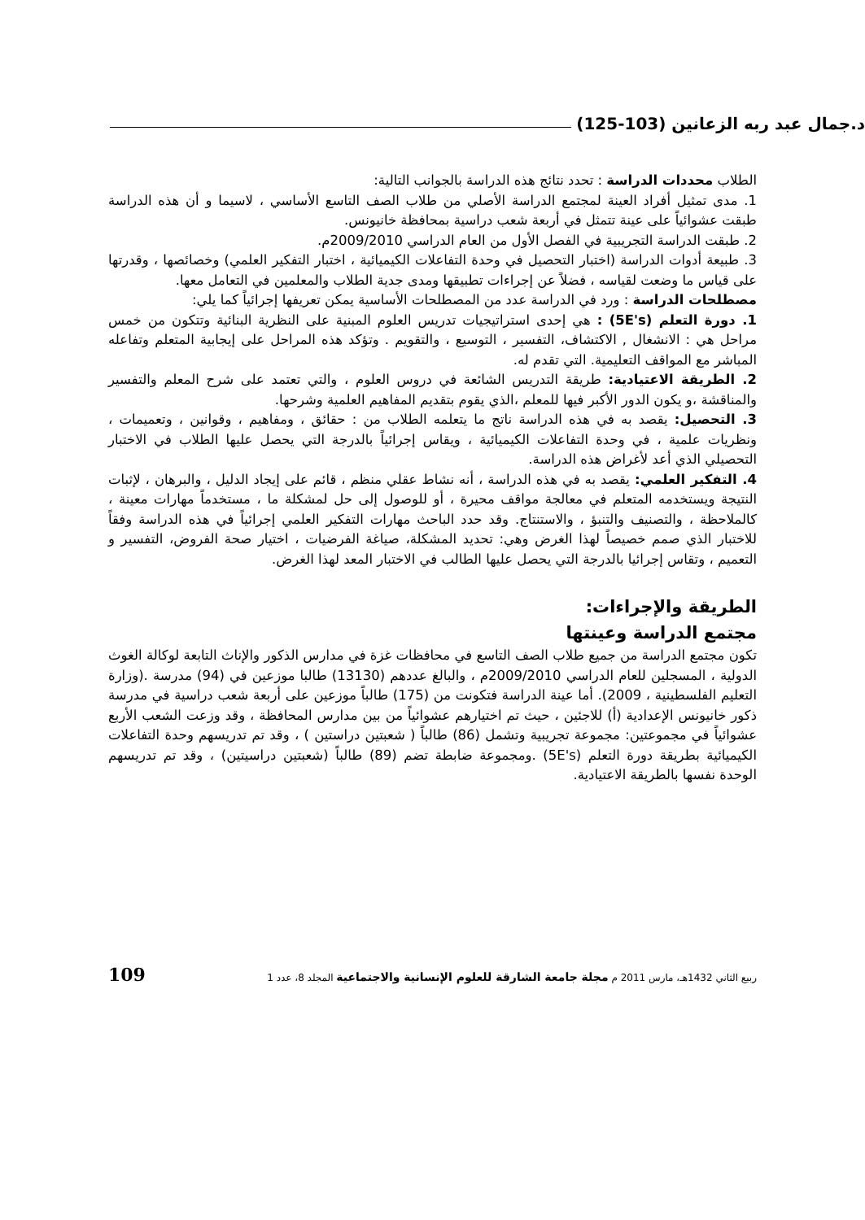د.جمال عبد ربه الزعانين (103-125)
الطلاب محددات الدراسة : تحدد نتائج هذه الدراسة بالجوانب التالية:
1. مدى تمثيل أفراد العينة لمجتمع الدراسة الأصلي من طلاب الصف التاسع الأساسي ، لاسيما و أن هذه الدراسة طبقت عشوائياً على عينة تتمثل في أربعة شعب دراسية بمحافظة خانيونس.
2. طبقت الدراسة التجريبية في الفصل الأول من العام الدراسي 2009/2010م.
3. طبيعة أدوات الدراسة (اختبار التحصيل في وحدة التفاعلات الكيميائية ، اختبار التفكير العلمي) وخصائصها ، وقدرتها على قياس ما وضعت لقياسه ، فضلاً عن إجراءات تطبيقها ومدى جدية الطلاب والمعلمين في التعامل معها.
مصطلحات الدراسة : ورد في الدراسة عدد من المصطلحات الأساسية يمكن تعريفها إجرائياً كما يلي:
1. دورة التعلم (5E's) : هي إحدى استراتيجيات تدريس العلوم المبنية على النظرية البنائية وتتكون من خمس مراحل هي : الانشغال , الاكتشاف، التفسير ، التوسيع ، والتقويم . وتؤكد هذه المراحل على إيجابية المتعلم وتفاعله المباشر مع المواقف التعليمية. التي تقدم له.
2. الطريقة الاعتيادية: طريقة التدريس الشائعة في دروس العلوم ، والتي تعتمد على شرح المعلم والتفسير والمناقشة ،و يكون الدور الأكبر فيها للمعلم ،الذي يقوم بتقديم المفاهيم العلمية وشرحها.
3. التحصيل: يقصد به في هذه الدراسة ناتج ما يتعلمه الطلاب من : حقائق ، ومفاهيم ، وقوانين ، وتعميمات ، ونظريات علمية ، في وحدة التفاعلات الكيميائية ، ويقاس إجرائياً بالدرجة التي يحصل عليها الطلاب في الاختبار التحصيلي الذي أعد لأغراض هذه الدراسة.
4. التفكير العلمي: يقصد به في هذه الدراسة ، أنه نشاط عقلي منظم ، قائم على إيجاد الدليل ، والبرهان ، لإثبات النتيجة ويستخدمه المتعلم في معالجة مواقف محيرة ، أو للوصول إلى حل لمشكلة ما ، مستخدماً مهارات معينة ، كالملاحظة ، والتصنيف والتنبؤ ، والاستنتاج. وقد حدد الباحث مهارات التفكير العلمي إجرائياً في هذه الدراسة وفقاً للاختبار الذي صمم خصيصاً لهذا الغرض وهي: تحديد المشكلة، صياغة الفرضيات ، اختيار صحة الفروض، التفسير و التعميم ، وتقاس إجرائيا بالدرجة التي يحصل عليها الطالب في الاختبار المعد لهذا الغرض.
الطريقة والإجراءات:
مجتمع الدراسة وعينتها
تكون مجتمع الدراسة من جميع طلاب الصف التاسع في محافظات غزة في مدارس الذكور والإناث التابعة لوكالة الغوث الدولية ، المسجلين للعام الدراسي 2009/2010م ، والبالغ عددهم (13130) طالبا موزعين في (94) مدرسة .(وزارة التعليم الفلسطينية ، 2009). أما عينة الدراسة فتكونت من (175) طالباً موزعين على أربعة شعب دراسية في مدرسة ذكور خانيونس الإعدادية (أ) للاجئين ، حيث تم اختيارهم عشوائياً من بين مدارس المحافظة ، وقد وزعت الشعب الأربع عشوائياً في مجموعتين: مجموعة تجريبية وتشمل (86) طالباً ( شعبتين دراستين ) ، وقد تم تدريسهم وحدة التفاعلات الكيميائية بطريقة دورة التعلم (5E's) .ومجموعة ضابطة تضم (89) طالباً (شعبتين دراسيتين) ، وقد تم تدريسهم الوحدة نفسها بالطريقة الاعتيادية.
ربيع الثاني 1432هـ، مارس 2011 م مجلة جامعة الشارقة للعلوم الإنسانية والاجتماعية المجلد 8، عدد 1 109